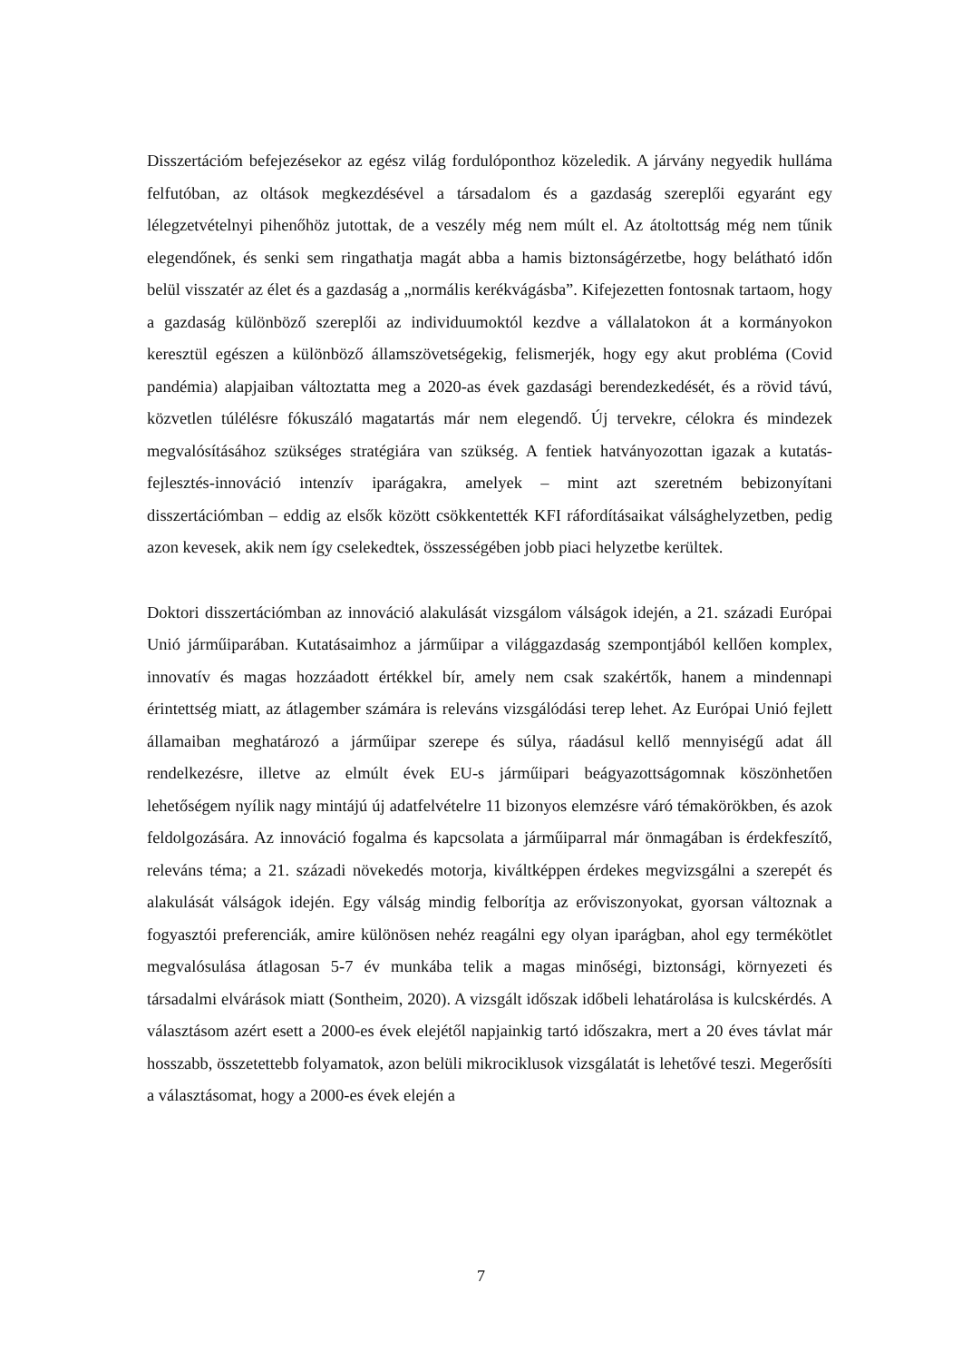Disszertációm befejezésekor az egész világ fordulóponthoz közeledik. A járvány negyedik hulláma felfutóban, az oltások megkezdésével a társadalom és a gazdaság szereplői egyaránt egy lélegzetvételnyi pihenőhöz jutottak, de a veszély még nem múlt el. Az átoltottság még nem tűnik elegendőnek, és senki sem ringathatja magát abba a hamis biztonságérzetbe, hogy belátható időn belül visszatér az élet és a gazdaság a „normális kerékvágásba”. Kifejezetten fontosnak tartaom, hogy a gazdaság különböző szereplői az individuumoktól kezdve a vállalatokon át a kormányokon keresztül egészen a különböző államszövetségekig, felismerjék, hogy egy akut probléma (Covid pandémia) alapjaiban változtatta meg a 2020-as évek gazdasági berendezkedését, és a rövid távú, közvetlen túlélésre fókuszáló magatartás már nem elegendő. Új tervekre, célokra és mindezek megvalósításához szükséges stratégiára van szükség. A fentiek hatványozottan igazak a kutatás-fejlesztés-innováció intenzív iparágakra, amelyek – mint azt szeretném bebizonyítani disszertációmban – eddig az elsők között csökkentették KFI ráfordításaikat válsághelyzetben, pedig azon kevesek, akik nem így cselekedtek, összességében jobb piaci helyzetbe kerültek.
Doktori disszertációmban az innováció alakulását vizsgálom válságok idején, a 21. századi Európai Unió járműiparában. Kutatásaimhoz a járműipar a világgazdaság szempontjából kellően komplex, innovatív és magas hozzáadott értékkel bír, amely nem csak szakértők, hanem a mindennapi érintettség miatt, az átlagember számára is releváns vizsgálódási terep lehet. Az Európai Unió fejlett államaiban meghatározó a járműipar szerepe és súlya, ráadásul kellő mennyiségű adat áll rendelkezésre, illetve az elmúlt évek EU-s járműipari beágyazottságomnak köszönhetően lehetőségem nyílik nagy mintájú új adatfelvételre 11 bizonyos elemzésre váró témakörökben, és azok feldolgozására. Az innováció fogalma és kapcsolata a járműiparral már önmagában is érdekfeszítő, releváns téma; a 21. századi növekedés motorja, kiváltképpen érdekes megvizsgálni a szerepét és alakulását válságok idején. Egy válság mindig felborítja az erőviszonyokat, gyorsan változnak a fogyasztói preferenciák, amire különösen nehéz reagálni egy olyan iparágban, ahol egy termékötlet megvalósulása átlagosan 5-7 év munkába telik a magas minőségi, biztonsági, környezeti és társadalmi elvárások miatt (Sontheim, 2020). A vizsgált időszak időbeli lehatárolása is kulcskérdés. A választásom azért esett a 2000-es évek elejétől napjainkig tartó időszakra, mert a 20 éves távlat már hosszabb, összetettebb folyamatok, azon belüli mikrociklusok vizsgálatát is lehetővé teszi. Megerősíti a választásomat, hogy a 2000-es évek elején a
7